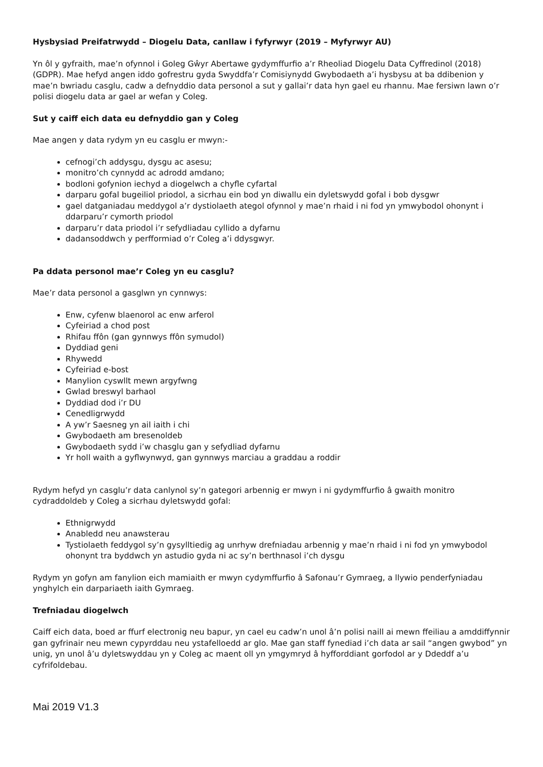Hysbysiad Preifatrwydd – Diogelu Data, canllaw i fyfyrwyr (2019 – Myfyrwyr AU)
Yn ôl y gyfraith, mae’n ofynnol i Goleg Gŵyr Abertawe gydymffurfio a’r Rheoliad Diogelu Data Cyffredinol (2018) (GDPR). Mae hefyd angen iddo gofrestru gyda Swyddfa’r Comisiynydd Gwybodaeth a’i hysbysu at ba ddibenion y mae’n bwriadu casglu, cadw a defnyddio data personol a sut y gallai’r data hyn gael eu rhannu. Mae fersiwn lawn o’r polisi diogelu data ar gael ar wefan y Coleg.
Sut y caiff eich data eu defnyddio gan y Coleg
Mae angen y data rydym yn eu casglu er mwyn:-
cefnogi’ch addysgu, dysgu ac asesu;
monitro’ch cynnydd ac adrodd amdano;
bodloni gofynion iechyd a diogelwch a chyfle cyfartal
darparu gofal bugeiliol priodol, a sicrhau ein bod yn diwallu ein dyletswydd gofal i bob dysgwr
gael datganiadau meddygol a’r dystiolaeth ategol ofynnol y mae’n rhaid i ni fod yn ymwybodol ohonynt i ddarparu’r cymorth priodol
darparu’r data priodol i’r sefydliadau cyllido a dyfarnu
dadansoddwch y perfformiad o’r Coleg a’i ddysgwyr.
Pa ddata personol mae’r Coleg yn eu casglu?
Mae’r data personol a gasglwn yn cynnwys:
Enw, cyfenw blaenorol ac enw arferol
Cyfeiriad a chod post
Rhifau ffôn (gan gynnwys ffôn symudol)
Dyddiad geni
Rhywedd
Cyfeiriad e-bost
Manylion cyswllt mewn argyfwng
Gwlad breswyl barhaol
Dyddiad dod i’r DU
Cenedligrwydd
A yw’r Saesneg yn ail iaith i chi
Gwybodaeth am bresenoldeb
Gwybodaeth sydd i’w chasglu gan y sefydliad dyfarnu
Yr holl waith a gyflwynwyd, gan gynnwys marciau a graddau a roddir
Rydym hefyd yn casglu’r data canlynol sy’n gategori arbennig er mwyn i ni gydymffurfio â gwaith monitro cydraddoldeb y Coleg a sicrhau dyletswydd gofal:
Ethnigrwydd
Anabledd neu anawsterau
Tystiolaeth feddygol sy’n gysylltiedig ag unrhyw drefniadau arbennig y mae’n rhaid i ni fod yn ymwybodol ohonynt tra byddwch yn astudio gyda ni ac sy’n berthnasol i’ch dysgu
Rydym yn gofyn am fanylion eich mamiaith er mwyn cydymffurfio â Safonau’r Gymraeg, a llywio penderfyniadau ynghylch ein darpariaeth iaith Gymraeg.
Trefniadau diogelwch
Caiff eich data, boed ar ffurf electronig neu bapur, yn cael eu cadw’n unol â’n polisi naill ai mewn ffeiliau a amddiffynnir gan gyfrinair neu mewn cypyrddau neu ystafelloedd ar glo. Mae gan staff fynediad i’ch data ar sail “angen gwybod” yn unig, yn unol â’u dyletswyddau yn y Coleg ac maent oll yn ymgymryd â hyfforddiant gorfodol ar y Ddeddf a’u cyfrifoldebau.
Mai 2019 V1.3